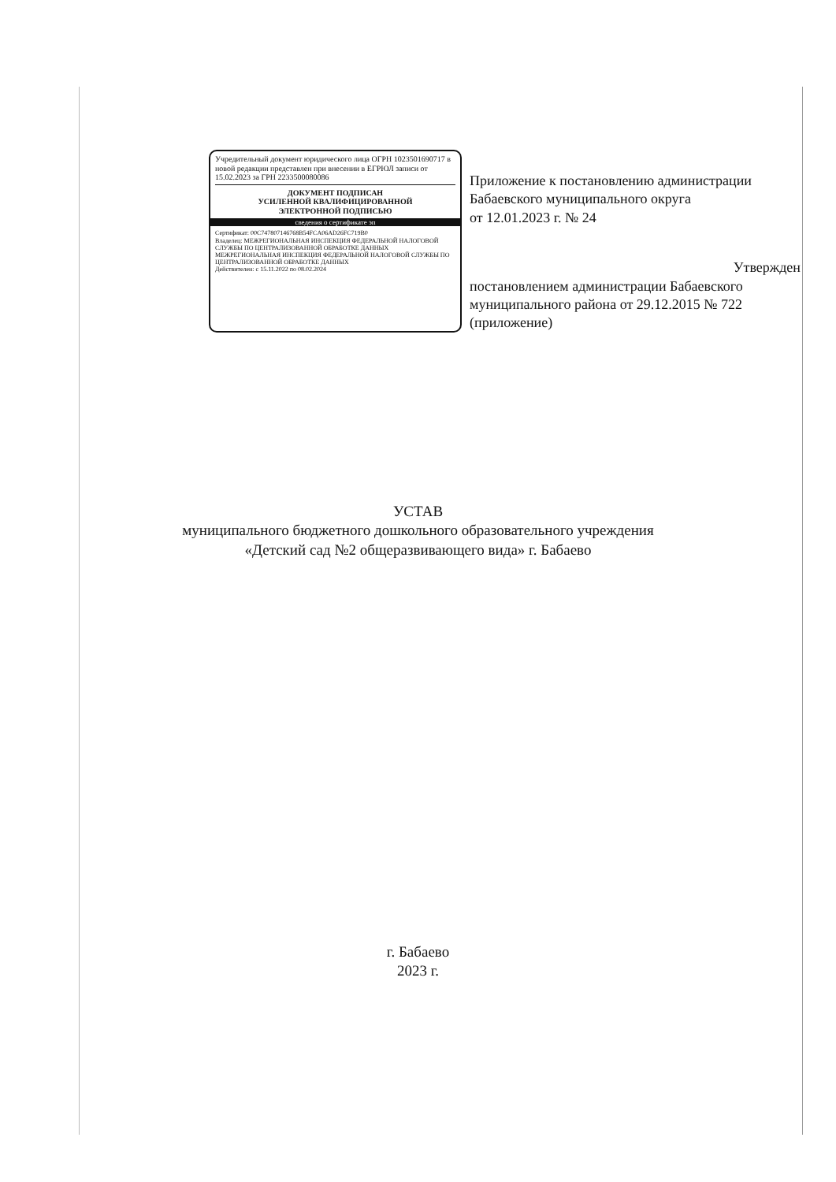Учредительный документ юридического лица ОГРН 1023501690717 в новой редакции представлен при внесении в ЕГРЮЛ записи от 15.02.2023 за ГРН 2233500080086
ДОКУМЕНТ ПОДПИСАН
УСИЛЕННОЙ КВАЛИФИЦИРОВАННОЙ
ЭЛЕКТРОННОЙ ПОДПИСЬЮ
сведения о сертификате эп
Сертификат: 00C747807146768B54FCA06AD26FC719B0
Владелец: МЕЖРЕГИОНАЛЬНАЯ ИНСПЕКЦИЯ ФЕДЕРАЛЬНОЙ НАЛОГОВОЙ СЛУЖБЫ ПО ЦЕНТРАЛИЗОВАННОЙ ОБРАБОТКЕ ДАННЫХ МЕЖРЕГИОНАЛЬНАЯ ИНСПЕКЦИЯ ФЕДЕРАЛЬНОЙ НАЛОГОВОЙ СЛУЖБЫ ПО ЦЕНТРАЛИЗОВАННОЙ ОБРАБОТКЕ ДАННЫХ
Действителен: с 15.11.2022 по 08.02.2024
Приложение к постановлению администрации Бабаевского муниципального округа
от 12.01.2023 г. № 24
Утвержден
постановлением администрации Бабаевского муниципального района от 29.12.2015 № 722 (приложение)
УСТАВ
муниципального бюджетного дошкольного образовательного учреждения
«Детский сад №2 общеразвивающего вида» г. Бабаево
г. Бабаево
2023 г.